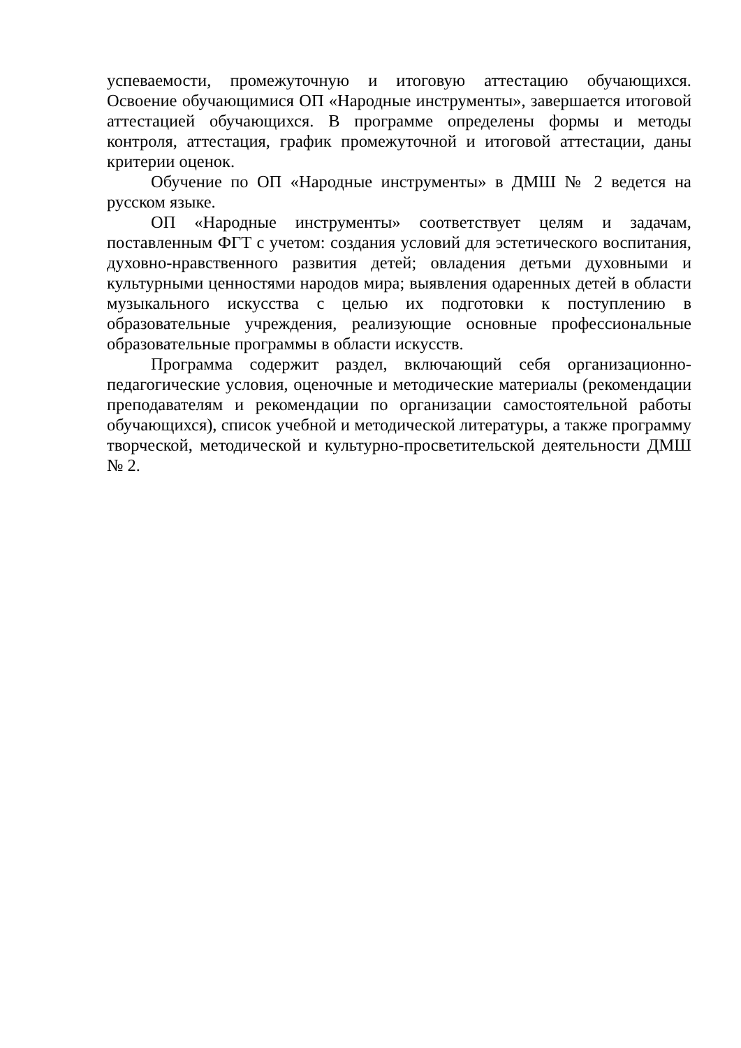успеваемости, промежуточную и итоговую аттестацию обучающихся. Освоение обучающимися ОП «Народные инструменты», завершается итоговой аттестацией обучающихся. В программе определены формы и методы контроля, аттестация, график промежуточной и итоговой аттестации, даны критерии оценок.
Обучение по ОП «Народные инструменты» в ДМШ № 2 ведется на русском языке.
ОП «Народные инструменты» соответствует целям и задачам, поставленным ФГТ с учетом: создания условий для эстетического воспитания, духовно-нравственного развития детей; овладения детьми духовными и культурными ценностями народов мира; выявления одаренных детей в области музыкального искусства с целью их подготовки к поступлению в образовательные учреждения, реализующие основные профессиональные образовательные программы в области искусств.
Программа содержит раздел, включающий себя организационно-педагогические условия, оценочные и методические материалы (рекомендации преподавателям и рекомендации по организации самостоятельной работы обучающихся), список учебной и методической литературы, а также программу творческой, методической и культурно-просветительской деятельности ДМШ № 2.